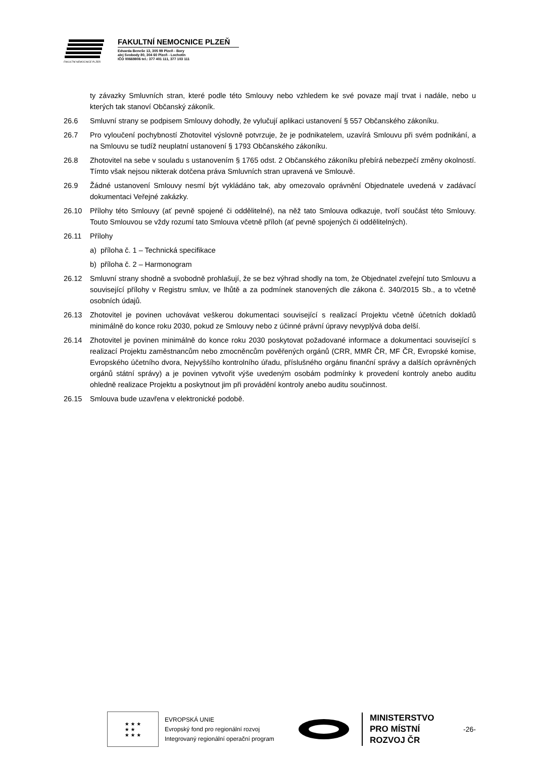FAKULTNÍ NEMOCNICE PLZEŇ
FAKULTNÍ NEMOCNICE PLZEŇ
Edvarda Beneše 13, 305 99 Plzeň - Bory
alej Svobody 80, 304 60 Plzeň - Lochotín
IČO 00669806 tel.: 377 401 111, 377 103 111
ty závazky Smluvních stran, které podle této Smlouvy nebo vzhledem ke své povaze mají trvat i nadále, nebo u kterých tak stanoví Občanský zákoník.
26.6 Smluvní strany se podpisem Smlouvy dohodly, že vylučují aplikaci ustanovení § 557 Občanského zákoníku.
26.7 Pro vyloučení pochybností Zhotovitel výslovně potvrzuje, že je podnikatelem, uzavírá Smlouvu při svém podnikání, a na Smlouvu se tudíž neuplatní ustanovení § 1793 Občanského zákoníku.
26.8 Zhotovitel na sebe v souladu s ustanovením § 1765 odst. 2 Občanského zákoníku přebírá nebezpečí změny okolností. Tímto však nejsou nikterak dotčena práva Smluvních stran upravená ve Smlouvě.
26.9 Žádné ustanovení Smlouvy nesmí být vykládáno tak, aby omezovalo oprávnění Objednatele uvedená v zadávací dokumentaci Veřejné zakázky.
26.10 Přílohy této Smlouvy (ať pevně spojené či oddělitelné), na něž tato Smlouva odkazuje, tvoří součást této Smlouvy. Touto Smlouvou se vždy rozumí tato Smlouva včetně příloh (ať pevně spojených či oddělitelných).
26.11 Přílohy
a) příloha č. 1 – Technická specifikace
b) příloha č. 2 – Harmonogram
26.12 Smluvní strany shodně a svobodně prohlašují, že se bez výhrad shodly na tom, že Objednatel zveřejní tuto Smlouvu a související přílohy v Registru smluv, ve lhůtě a za podmínek stanovených dle zákona č. 340/2015 Sb., a to včetně osobních údajů.
26.13 Zhotovitel je povinen uchovávat veškerou dokumentaci související s realizací Projektu včetně účetních dokladů minimálně do konce roku 2030, pokud ze Smlouvy nebo z účinné právní úpravy nevyplývá doba delší.
26.14 Zhotovitel je povinen minimálně do konce roku 2030 poskytovat požadované informace a dokumentaci související s realizací Projektu zaměstnancům nebo zmocněncům pověřených orgánů (CRR, MMR ČR, MF ČR, Evropské komise, Evropského účetního dvora, Nejvyššího kontrolního úřadu, příslušného orgánu finanční správy a dalších oprávněných orgánů státní správy) a je povinen vytvořit výše uvedeným osobám podmínky k provedení kontroly anebo auditu ohledně realizace Projektu a poskytnout jim při provádění kontroly anebo auditu součinnost.
26.15 Smlouva bude uzavřena v elektronické podobě.
★ ★ ★
★ ★
★ ★ ★
EVROPSKÁ UNIE
Evropský fond pro regionální rozvoj
Integrovaný regionální operační program
MINISTERSTVO
PRO MÍSTNÍ
ROZVOJ ČR
-26-